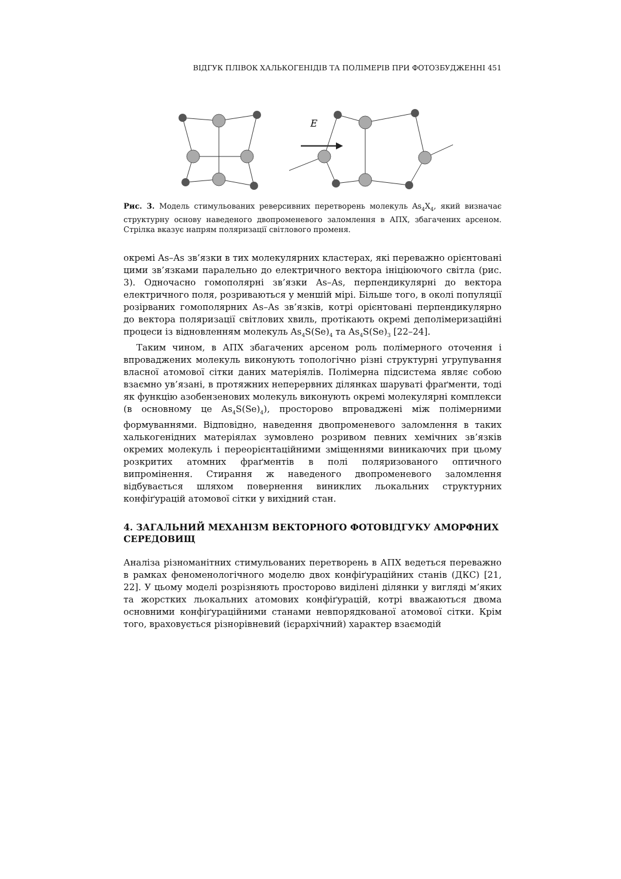ВІДГУК ПЛІВОК ХАЛЬКОГЕНІДІВ ТА ПОЛІМЕРІВ ПРИ ФОТОЗБУДЖЕННІ 451
E
Рис. 3. Модель стимульованих реверсивних перетворень молекуль As<sub>4</sub>X<sub>4</sub>, який визначає структурну основу наведеного двопроменевого заломлення в АПХ, збагачених арсеном. Стрілка вказує напрям поляризації світлового променя.
окремі As–As зв’язки в тих молекулярних кластерах, які переважно орієнтовані цими зв’язками паралельно до електричного вектора ініціюючого світла (рис. 3). Одночасно гомополярні зв’язки As–As, перпендикулярні до вектора електричного поля, розриваються у меншій мірі. Більше того, в околі популяції розірваних гомополярних As–As зв’язків, котрі орієнтовані перпендикулярно до вектора поляризації світлових хвиль, протікають окремі деполімеризаційні процеси із відновленням молекуль As<sub>4</sub>S(Se)<sub>4</sub> та As<sub>4</sub>S(Se)<sub>3</sub> [22–24].
Таким чином, в АПХ збагачених арсеном роль полімерного оточення і впроваджених молекуль виконують топологічно різні структурні угрупування власної атомової сітки даних матеріялів. Полімерна підсистема являє собою взаємно ув’язані, в протяжних неперервних ділянках шаруваті фраґменти, тоді як функцію азобензенових молекуль виконують окремі молекулярні комплекси (в основному це As<sub>4</sub>S(Se)<sub>4</sub>), просторово впроваджені між полімерними формуваннями. Відповідно, наведення двопроменевого заломлення в таких халькогенідних матеріялах зумовлено розривом певних хемічних зв’язків окремих молекуль і переорієнтаційними зміщеннями виникаючих при цьому розкритих атомних фраґментів в полі поляризованого оптичного випромінення. Стирання ж наведеного двопроменевого заломлення відбувається шляхом повернення виниклих льокальних структурних конфіґурацій атомової сітки у вихідний стан.
4. ЗАГАЛЬНИЙ МЕХАНІЗМ ВЕКТОРНОГО ФОТОВІДГУКУ АМОРФНИХ СЕРЕДОВИЩ
Аналіза різноманітних стимульованих перетворень в АПХ ведеться переважно в рамках феноменологічного моделю двох конфіґураційних станів (ДКС) [21, 22]. У цьому моделі розрізняють просторово виділені ділянки у вигляді м’яких та жорстких льокальних атомових конфіґурацій, котрі вважаються двома основними конфіґураційними станами невпорядкованої атомової сітки. Крім того, враховується різнорівневий (ієрархічний) характер взаємодій